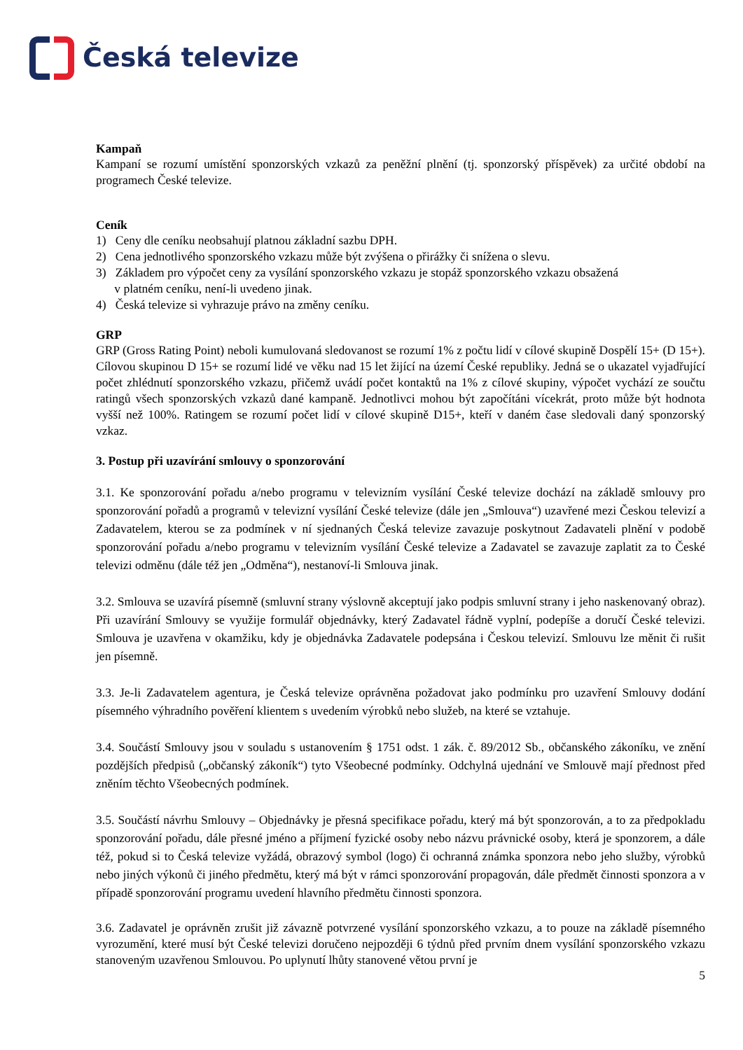Česká televize
Kampaň
Kampaní se rozumí umístění sponzorských vzkazů za peněžní plnění (tj. sponzorský příspěvek) za určité období na programech České televize.
Ceník
1) Ceny dle ceníku neobsahují platnou základní sazbu DPH.
2) Cena jednotlivého sponzorského vzkazu může být zvýšena o přirážky či snížena o slevu.
3) Základem pro výpočet ceny za vysílání sponzorského vzkazu je stopáž sponzorského vzkazu obsažená
v platném ceníku, není-li uvedeno jinak.
4) Česká televize si vyhrazuje právo na změny ceníku.
GRP
GRP (Gross Rating Point) neboli kumulovaná sledovanost se rozumí 1% z počtu lidí v cílové skupině Dospělí 15+ (D 15+). Cílovou skupinou D 15+ se rozumí lidé ve věku nad 15 let žijící na území České republiky. Jedná se o ukazatel vyjadřující počet zhlédnutí sponzorského vzkazu, přičemž uvádí počet kontaktů na 1% z cílové skupiny, výpočet vychází ze součtu ratingů všech sponzorských vzkazů dané kampaně. Jednotlivci mohou být započítáni vícekrát, proto může být hodnota vyšší než 100%. Ratingem se rozumí počet lidí v cílové skupině D15+, kteří v daném čase sledovali daný sponzorský vzkaz.
3. Postup při uzavírání smlouvy o sponzorování
3.1. Ke sponzorování pořadu a/nebo programu v televizním vysílání České televize dochází na základě smlouvy pro sponzorování pořadů a programů v televizní vysílání České televize (dále jen „Smlouva“) uzavřené mezi Českou televizí a Zadavatelem, kterou se za podmínek v ní sjednaných Česká televize zavazuje poskytnout Zadavateli plnění v podobě sponzorování pořadu a/nebo programu v televizním vysílání České televize a Zadavatel se zavazuje zaplatit za to České televizi odměnu (dále též jen „Odměna“), nestanoví-li Smlouva jinak.
3.2. Smlouva se uzavírá písemně (smluvní strany výslovně akceptují jako podpis smluvní strany i jeho naskenovaný obraz). Při uzavírání Smlouvy se využije formulář objednávky, který Zadavatel řádně vyplní, podepíše a doručí České televizi. Smlouva je uzavřena v okamžiku, kdy je objednávka Zadavatele podepsána i Českou televizí. Smlouvu lze měnit či rušit jen písemně.
3.3. Je-li Zadavatelem agentura, je Česká televize oprávněna požadovat jako podmínku pro uzavření Smlouvy dodání písemného výhradního pověření klientem s uvedením výrobků nebo služeb, na které se vztahuje.
3.4. Součástí Smlouvy jsou v souladu s ustanovením § 1751 odst. 1 zák. č. 89/2012 Sb., občanského zákoníku, ve znění pozdějších předpisů („občanský zákoník“) tyto Všeobecné podmínky. Odchylná ujednání ve Smlouvě mají přednost před zněním těchto Všeobecných podmínek.
3.5. Součástí návrhu Smlouvy – Objednávky je přesná specifikace pořadu, který má být sponzorován, a to za předpokladu sponzorování pořadu, dále přesné jméno a příjmení fyzické osoby nebo názvu právnické osoby, která je sponzorem, a dále též, pokud si to Česká televize vyžádá, obrazový symbol (logo) či ochranná známka sponzora nebo jeho služby, výrobků nebo jiných výkonů či jiného předmětu, který má být v rámci sponzorování propagován, dále předmět činnosti sponzora a v případě sponzorování programu uvedení hlavního předmětu činnosti sponzora.
3.6. Zadavatel je oprávněn zrušit již závazně potvrzené vysílání sponzorského vzkazu, a to pouze na základě písemného vyrozumění, které musí být České televizi doručeno nejpozději 6 týdnů před prvním dnem vysílání sponzorského vzkazu stanoveným uzavřenou Smlouvou. Po uplynutí lhůty stanovené větou první je
5